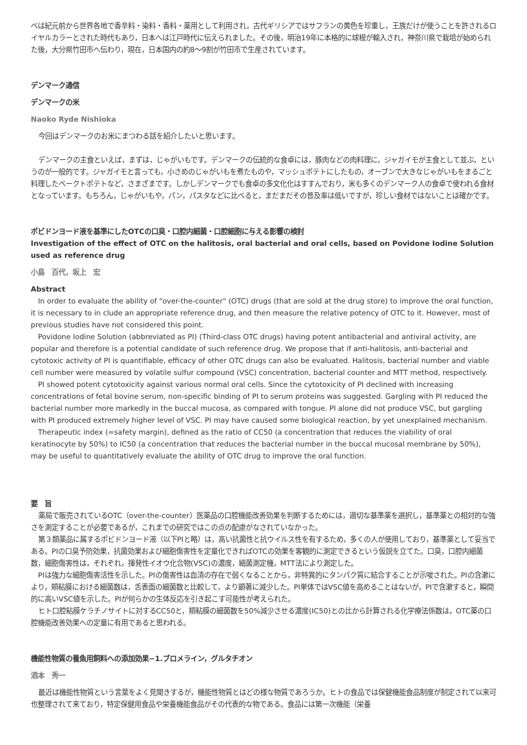べは紀元前から世界各地で香辛料・染料・香料・薬用として利用され，古代ギリシアではサフランの黄色を珍重し，王族だけが使うことを許されるロイヤルカラーとされた時代もあり，日本へは江戸時代に伝えられました。その後，明治19年に本格的に球根が輸入され，神奈川県で栽培が始められた後，大分県竹田市へ伝わり，現在，日本国内の約8～9割が竹田市で生産されています。
デンマーク通信
デンマークの米
Naoko Ryde Nishioka
今回はデンマークのお米にまつわる話を紹介したいと思います。
デンマークの主食といえば，まずは，じゃがいもです。デンマークの伝統的な食卓には，豚肉などの肉料理に，ジャガイモが主食として並ぶ，というのが一般的です。ジャガイモと言っても，小さめのじゃがいもを煮たものや，マッシュポテトにしたもの，オーブンで大きなじゃがいもをまるごと料理したベークトポテトなど，さまざまです。しかしデンマークでも食卓の多文化化はすすんでおり，米も多くのデンマーク人の食卓で使われる食材となっています。もちろん，じゃがいもや，パン，パスタなどに比べると，まだまだその普及率は低いですが，珍しい食材ではないことは確かです。
ポビドンヨード液を基準にしたOTCの口臭・口腔内細菌・口腔細胞に与える影響の検討
Investigation of the effect of OTC on the halitosis, oral bacterial and oral cells, based on Povidone Iodine Solution used as reference drug
小島　百代，坂上　宏
Abstract
In order to evaluate the ability of "over-the-counter" (OTC) drugs (that are sold at the drug store) to improve the oral function, it is necessary to in clude an appropriate reference drug, and then measure the relative potency of OTC to it. However, most of previous studies have not considered this point.
Povidone Iodine Solution (abbreviated as PI) (Third-class OTC drugs) having potent antibacterial and antiviral activity, are popular and therefore is a potential candidate of such reference drug. We propose that if anti-halitosis, anti-bacterial and cytotoxic activity of PI is quantifiable, efficacy of other OTC drugs can also be evaluated. Halitosis, bacterial number and viable cell number were measured by volatile sulfur compound (VSC) concentration, bacterial counter and MTT method, respectively.
PI showed potent cytotoxicity against various normal oral cells. Since the cytotoxicity of PI declined with increasing concentrations of fetal bovine serum, non-specific binding of PI to serum proteins was suggested. Gargling with PI reduced the bacterial number more markedly in the buccal mucosa, as compared with tongue. PI alone did not produce VSC, but gargling with PI produced extremely higher level of VSC. PI may have caused some biological reaction, by yet unexplained mechanism.
Therapeutic index (=safety margin), defined as the ratio of CC50 (a concentration that reduces the viability of oral keratinocyte by 50%) to IC50 (a concentration that reduces the bacterial number in the buccal mucosal membrane by 50%), may be useful to quantitatively evaluate the ability of OTC drug to improve the oral function.
要　旨
薬局で販売されているOTC（over-the-counter）医薬品の口腔機能改善効果を判断するためには，適切な基準薬を選択し，基準薬との相対的な強さを測定することが必要であるが，これまでの研究ではこの点の配慮がなされていなかった。
第３類薬品に属するポビドンヨード液（以下PIと略）は，高い抗菌性と抗ウイルス性を有するため，多くの人が使用しており，基準薬として妥当である。PIの口臭予防効果，抗菌効果および細胞傷害性を定量化できればOTCの効果を客観的に測定できるという仮説を立てた。口臭，口腔内細菌数，細胞傷害性は，それぞれ，揮発性イオウ化合物(VSC)の濃度，細菌測定機，MTT法により測定した。
PIは強力な細胞傷害活性を示した。PIの傷害性は血清の存在で弱くなることから，非特異的にタンパク質に結合することが示唆された。PIの含漱により，頬粘膜における細菌数は，舌表面の細菌数と比較して，より顕著に減少した。PI単体ではVSC値を高めることはないが，PIで含漱すると，瞬間的に高いVSC値を示した。PIが何らかの生体反応を引き起こす可能性が考えられた。
ヒト口腔粘膜ケラチノサイトに対するCC50と，頬粘膜の細菌数を50%減少させる濃度(IC50)との比から計算される化学療法係数は，OTC薬の口腔機能改善効果への定量に有用であると思われる。
機能性物質の養魚用飼料への添加効果−1.ブロメライン，グルタチオン
酒本　秀一
最近は機能性物質という言葉をよく見聞きするが，機能性物質とはどの様な物質であろうか。ヒトの食品では保健機能食品制度が制定されて以来可也整理されて来ており，特定保健用食品や栄養機能食品がその代表的な物である。食品には第一次機能（栄養